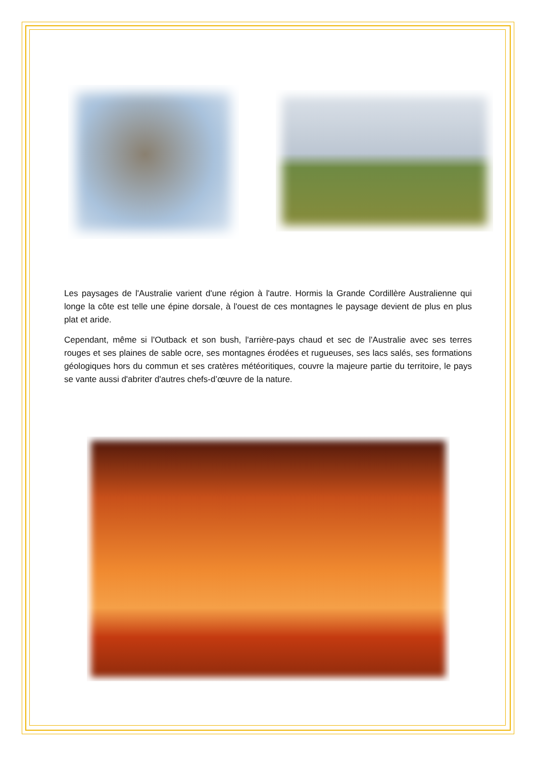Les paysages de l'Australie varient d'une région à l'autre. Hormis la Grande Cordillère Australienne qui longe la côte est telle une épine dorsale, à l'ouest de ces montagnes le paysage devient de plus en plus plat et aride.
Cependant, même si l'Outback et son bush, l'arrière-pays chaud et sec de l'Australie avec ses terres rouges et ses plaines de sable ocre, ses montagnes érodées et rugueuses, ses lacs salés, ses formations géologiques hors du commun et ses cratères météoritiques, couvre la majeure partie du territoire, le pays se vante aussi d'abriter d'autres chefs-d’œuvre de la nature.